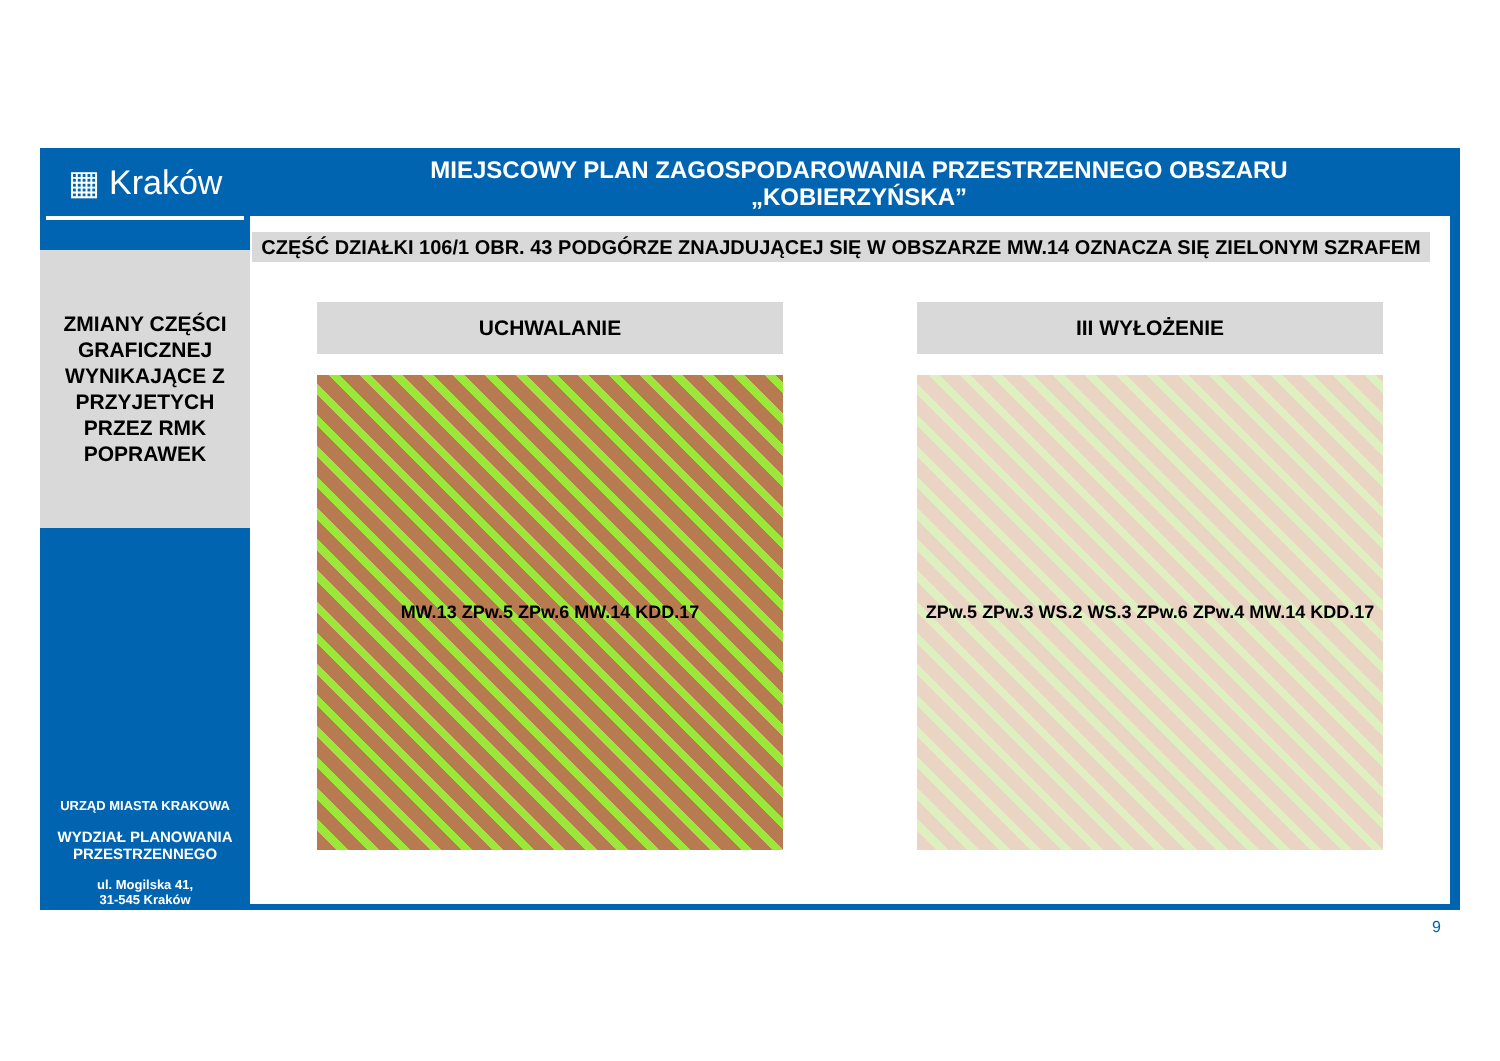▦ Kraków
ZMIANY CZĘŚCI
GRAFICZNEJ
WYNIKAJĄCE Z
PRZYJETYCH
PRZEZ RMK
POPRAWEK
URZĄD MIASTA KRAKOWA
WYDZIAŁ PLANOWANIA
PRZESTRZENNEGO
ul. Mogilska 41,
31-545 Kraków
MIEJSCOWY PLAN ZAGOSPODAROWANIA PRZESTRZENNEGO OBSZARU
„KOBIERZYŃSKA”
CZĘŚĆ DZIAŁKI 106/1 OBR. 43 PODGÓRZE ZNAJDUJĄCEJ SIĘ W OBSZARZE MW.14 OZNACZA SIĘ ZIELONYM SZRAFEM
UCHWALANIE
MW.13 ZPw.5 ZPw.6 MW.14 KDD.17
III WYŁOŻENIE
ZPw.5 ZPw.3 WS.2 WS.3 ZPw.6 ZPw.4 MW.14 KDD.17
9